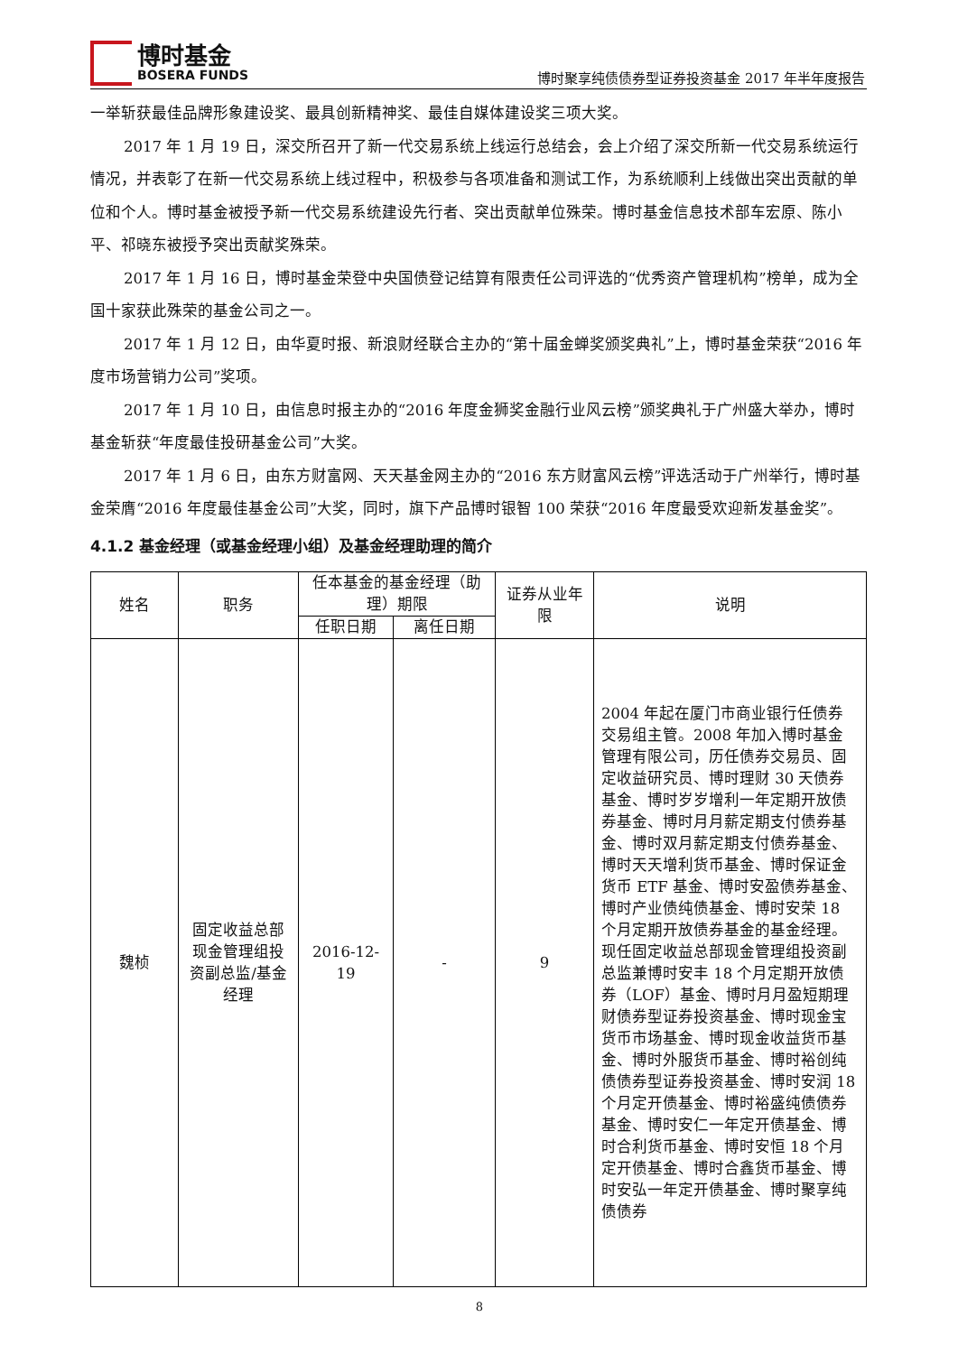博时基金
BOSERA FUNDS
博时聚享纯债债券型证券投资基金 2017 年半年度报告
一举斩获最佳品牌形象建设奖、最具创新精神奖、最佳自媒体建设奖三项大奖。
2017 年 1 月 19 日，深交所召开了新一代交易系统上线运行总结会，会上介绍了深交所新一代交易系统运行情况，并表彰了在新一代交易系统上线过程中，积极参与各项准备和测试工作，为系统顺利上线做出突出贡献的单位和个人。博时基金被授予新一代交易系统建设先行者、突出贡献单位殊荣。博时基金信息技术部车宏原、陈小平、祁晓东被授予突出贡献奖殊荣。
2017 年 1 月 16 日，博时基金荣登中央国债登记结算有限责任公司评选的“优秀资产管理机构”榜单，成为全国十家获此殊荣的基金公司之一。
2017 年 1 月 12 日，由华夏时报、新浪财经联合主办的“第十届金蝉奖颁奖典礼”上，博时基金荣获“2016 年度市场营销力公司”奖项。
2017 年 1 月 10 日，由信息时报主办的“2016 年度金狮奖金融行业风云榜”颁奖典礼于广州盛大举办，博时基金斩获“年度最佳投研基金公司”大奖。
2017 年 1 月 6 日，由东方财富网、天天基金网主办的“2016 东方财富风云榜”评选活动于广州举行，博时基金荣膺“2016 年度最佳基金公司”大奖，同时，旗下产品博时银智 100 荣获“2016 年度最受欢迎新发基金奖”。
4.1.2 基金经理（或基金经理小组）及基金经理助理的简介
| 姓名 | 职务 | 任本基金的基金经理（助理）期限 | | 证券从业年限 | 说明 |
| --- | --- | --- | --- | --- | --- |
| | | 任职日期 | 离任日期 | | |
| 魏桢 | 固定收益总部现金管理组投资副总监/基金经理 | 2016-12-19 | - | 9 | 2004 年起在厦门市商业银行任债券交易组主管。2008 年加入博时基金管理有限公司，历任债券交易员、固定收益研究员、博时理财 30 天债券基金、博时岁岁增利一年定期开放债券基金、博时月月薪定期支付债券基金、博时双月薪定期支付债券基金、博时天天增利货币基金、博时保证金货币 ETF 基金、博时安盈债券基金、博时产业债纯债基金、博时安荣 18 个月定期开放债券基金的基金经理。现任固定收益总部现金管理组投资副总监兼博时安丰 18 个月定期开放债券（LOF）基金、博时月月盈短期理财债券型证券投资基金、博时现金宝货币市场基金、博时现金收益货币基金、博时外服货币基金、博时裕创纯债债券型证券投资基金、博时安润 18 个月定开债基金、博时裕盛纯债债券基金、博时安仁一年定开债基金、博时合利货币基金、博时安恒 18 个月定开债基金、博时合鑫货币基金、博时安弘一年定开债基金、博时聚享纯债债券 |
8